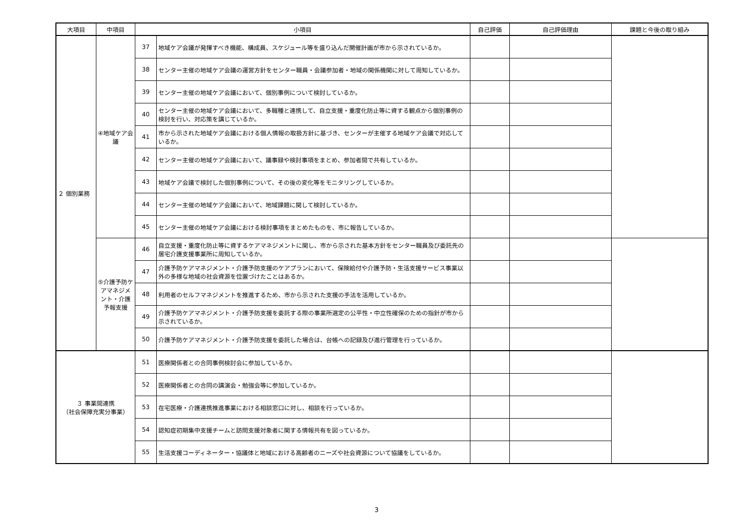| 大項目 | 中項目 | 小項目 | | 自己評価 | 自己評価理由 | 課題と今後の取り組み |
| --- | --- | --- | --- | --- | --- | --- |
| ２ 個別業務 | ④地域ケア会議 | 37 | 地域ケア会議が発揮すべき機能、構成員、スケジュール等を盛り込んだ開催計画が市から示されているか。 | | | |
| | | 38 | センター主催の地域ケア会議の運営方針をセンター職員・会議参加者・地域の関係機関に対して周知しているか。 | | | |
| | | 39 | センター主催の地域ケア会議において、個別事例について検討しているか。 | | | |
| | | 40 | センター主催の地域ケア会議において、多職種と連携して、自立支援・重度化防止等に資する観点から個別事例の検討を行い、対応策を講じているか。 | | | |
| | | 41 | 市から示された地域ケア会議における個人情報の取扱方針に基づき、センターが主催する地域ケア会議で対応しているか。 | | | |
| | | 42 | センター主催の地域ケア会議において、議事録や検討事項をまとめ、参加者間で共有しているか。 | | | |
| | | 43 | 地域ケア会議で検討した個別事例について、その後の変化等をモニタリングしているか。 | | | |
| | | 44 | センター主催の地域ケア会議において、地域課題に関して検討しているか。 | | | |
| | | 45 | センター主催の地域ケア会議における検討事項をまとめたものを、市に報告しているか。 | | | |
| | ⑤介護予防ケアマネジメント・介護予報支援 | 46 | 自立支援・重度化防止等に資するケアマネジメントに関し、市から示された基本方針をセンター職員及び委託先の居宅介護支援事業所に周知しているか。 | | | |
| | | 47 | 介護予防ケアマネジメント・介護予防支援のケアプランにおいて、保険給付や介護予防・生活支援サービス事業以外の多様な地域の社会資源を位置づけたことはあるか。 | | | |
| | | 48 | 利用者のセルフマネジメントを推進するため、市から示された支援の手法を活用しているか。 | | | |
| | | 49 | 介護予防ケアマネジメント・介護予防支援を委託する際の事業所選定の公平性・中立性確保のための指針が市から示されているか。 | | | |
| | | 50 | 介護予防ケアマネジメント・介護予防支援を委託した場合は、台帳への記録及び進行管理を行っているか。 | | | |
| ３ 事業間連携 （社会保障充実分事業） | | 51 | 医療関係者との合同事例検討会に参加しているか。 | | | |
| | | 52 | 医療関係者との合同の講演会・勉強会等に参加しているか。 | | | |
| | | 53 | 在宅医療・介護連携推進事業における相談窓口に対し、相談を行っているか。 | | | |
| | | 54 | 認知症初期集中支援チームと訪問支援対象者に関する情報共有を図っているか。 | | | |
| | | 55 | 生活支援コーディネーター・協議体と地域における高齢者のニーズや社会資源について協議をしているか。 | | | |
3